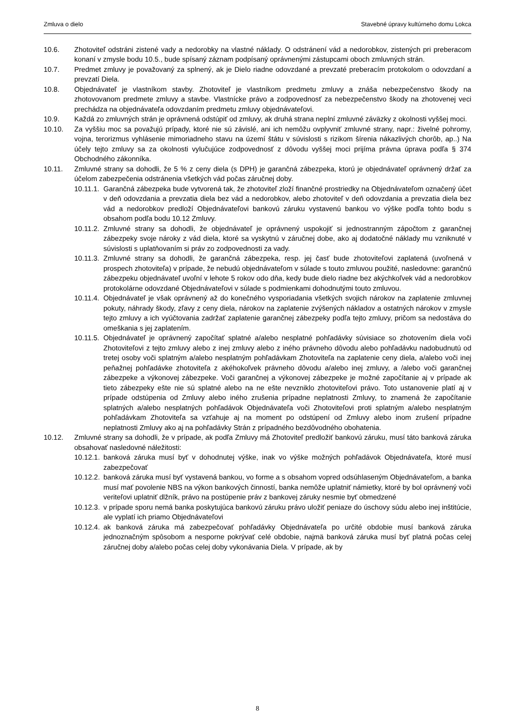Zmluva o dielo Stavebné úpravy kultúrneho domu Lokca
10.6. Zhotoviteľ odstráni zistené vady a nedorobky na vlastné náklady. O odstránení vád a nedorobkov, zistených pri preberacom konaní v zmysle bodu 10.5., bude spísaný záznam podpísaný oprávnenými zástupcami oboch zmluvných strán.
10.7. Predmet zmluvy je považovaný za splnený, ak je Dielo riadne odovzdané a prevzaté preberacím protokolom o odovzdaní a prevzatí Diela.
10.8. Objednávateľ je vlastníkom stavby. Zhotoviteľ je vlastníkom predmetu zmluvy a znáša nebezpečenstvo škody na zhotovovanom predmete zmluvy a stavbe. Vlastnícke právo a zodpovednosť za nebezpečenstvo škody na zhotovenej veci prechádza na objednávateľa odovzdaním predmetu zmluvy objednávateľovi.
10.9. Každá zo zmluvných strán je oprávnená odstúpiť od zmluvy, ak druhá strana neplní zmluvné záväzky z okolnosti vyššej moci.
10.10. Za vyššiu moc sa považujú prípady, ktoré nie sú závislé, ani ich nemôžu ovplyvniť zmluvné strany, napr.: živelné pohromy, vojna, terorizmus vyhlásenie mimoriadneho stavu na území štátu v súvislosti s rizikom šírenia nákazlivých chorôb, ap..) Na účely tejto zmluvy sa za okolnosti vylučujúce zodpovednosť z dôvodu vyššej moci prijíma právna úprava podľa § 374 Obchodného zákonníka.
10.11. Zmluvné strany sa dohodli, že 5 % z ceny diela (s DPH) je garančná zábezpeka, ktorú je objednávateľ oprávnený držať za účelom zabezpečenia odstránenia všetkých vád počas záručnej doby.
10.11.1. Garančná zábezpeka bude vytvorená tak, že zhotoviteľ zloží finančné prostriedky na Objednávateľom označený účet v deň odovzdania a prevzatia diela bez vád a nedorobkov, alebo zhotoviteľ v deň odovzdania a prevzatia diela bez vád a nedorobkov predloží Objednávateľovi bankovú záruku vystavenú bankou vo výške podľa tohto bodu s obsahom podľa bodu 10.12 Zmluvy.
10.11.2. Zmluvné strany sa dohodli, že objednávateľ je oprávnený uspokojiť si jednostranným zápočtom z garančnej zábezpeky svoje nároky z vád diela, ktoré sa vyskytnú v záručnej dobe, ako aj dodatočné náklady mu vzniknuté v súvislosti s uplatňovaním si práv zo zodpovednosti za vady.
10.11.3. Zmluvné strany sa dohodli, že garančná zábezpeka, resp. jej časť bude zhotoviteľovi zaplatená (uvoľnená v prospech zhotoviteľa) v prípade, že nebudú objednávateľom v súlade s touto zmluvou použité, nasledovne: garančnú zábezpeku objednávateľ uvoľní v lehote 5 rokov odo dňa, kedy bude dielo riadne bez akýchkoľvek vád a nedorobkov protokolárne odovzdané Objednávateľovi v súlade s podmienkami dohodnutými touto zmluvou.
10.11.4. Objednávateľ je však oprávnený až do konečného vysporiadania všetkých svojich nárokov na zaplatenie zmluvnej pokuty, náhrady škody, zľavy z ceny diela, nárokov na zaplatenie zvýšených nákladov a ostatných nárokov v zmysle tejto zmluvy a ich vyúčtovania zadržať zaplatenie garančnej zábezpeky podľa tejto zmluvy, pričom sa nedostáva do omeškania s jej zaplatením.
10.11.5. Objednávateľ je oprávnený započítať splatné a/alebo nesplatné pohľadávky súvisiace so zhotovením diela voči Zhotoviteľovi z tejto zmluvy alebo z inej zmluvy alebo z iného právneho dôvodu alebo pohľadávku nadobudnutú od tretej osoby voči splatným a/alebo nesplatným pohľadávkam Zhotoviteľa na zaplatenie ceny diela, a/alebo voči inej peňažnej pohľadávke zhotoviteľa z akéhokoľvek právneho dôvodu a/alebo inej zmluvy, a /alebo voči garančnej zábezpeke a výkonovej zábezpeke. Voči garančnej a výkonovej zábezpeke je možné započítanie aj v prípade ak tieto zábezpeky ešte nie sú splatné alebo na ne ešte nevzniklo zhotoviteľovi právo. Toto ustanovenie platí aj v prípade odstúpenia od Zmluvy alebo iného zrušenia prípadne neplatnosti Zmluvy, to znamená že započítanie splatných a/alebo nesplatných pohľadávok Objednávateľa voči Zhotoviteľovi proti splatným a/alebo nesplatným pohľadávkam Zhotoviteľa sa vzťahuje aj na moment po odstúpení od Zmluvy alebo inom zrušení prípadne neplatnosti Zmluvy ako aj na pohľadávky Strán z prípadného bezdôvodného obohatenia.
10.12. Zmluvné strany sa dohodli, že v prípade, ak podľa Zmluvy má Zhotoviteľ predložiť bankovú záruku, musí táto banková záruka obsahovať nasledovné náležitosti:
10.12.1. banková záruka musí byť v dohodnutej výške, inak vo výške možných pohľadávok Objednávateľa, ktoré musí zabezpečovať
10.12.2. banková záruka musí byť vystavená bankou, vo forme a s obsahom vopred odsúhlaseným Objednávateľom, a banka musí mať povolenie NBS na výkon bankových činností, banka nemôže uplatniť námietky, ktoré by bol oprávnený voči veriteľovi uplatniť dlžník, právo na postúpenie práv z bankovej záruky nesmie byť obmedzené
10.12.3. v prípade sporu nemá banka poskytujúca bankovú záruku právo uložiť peniaze do úschovy súdu alebo inej inštitúcie, ale vyplatí ich priamo Objednávateľovi
10.12.4. ak banková záruka má zabezpečovať pohľadávky Objednávateľa po určité obdobie musí banková záruka jednoznačným spôsobom a nesporne pokrývať celé obdobie, najmä banková záruka musí byť platná počas celej záručnej doby a/alebo počas celej doby vykonávania Diela. V prípade, ak by
8